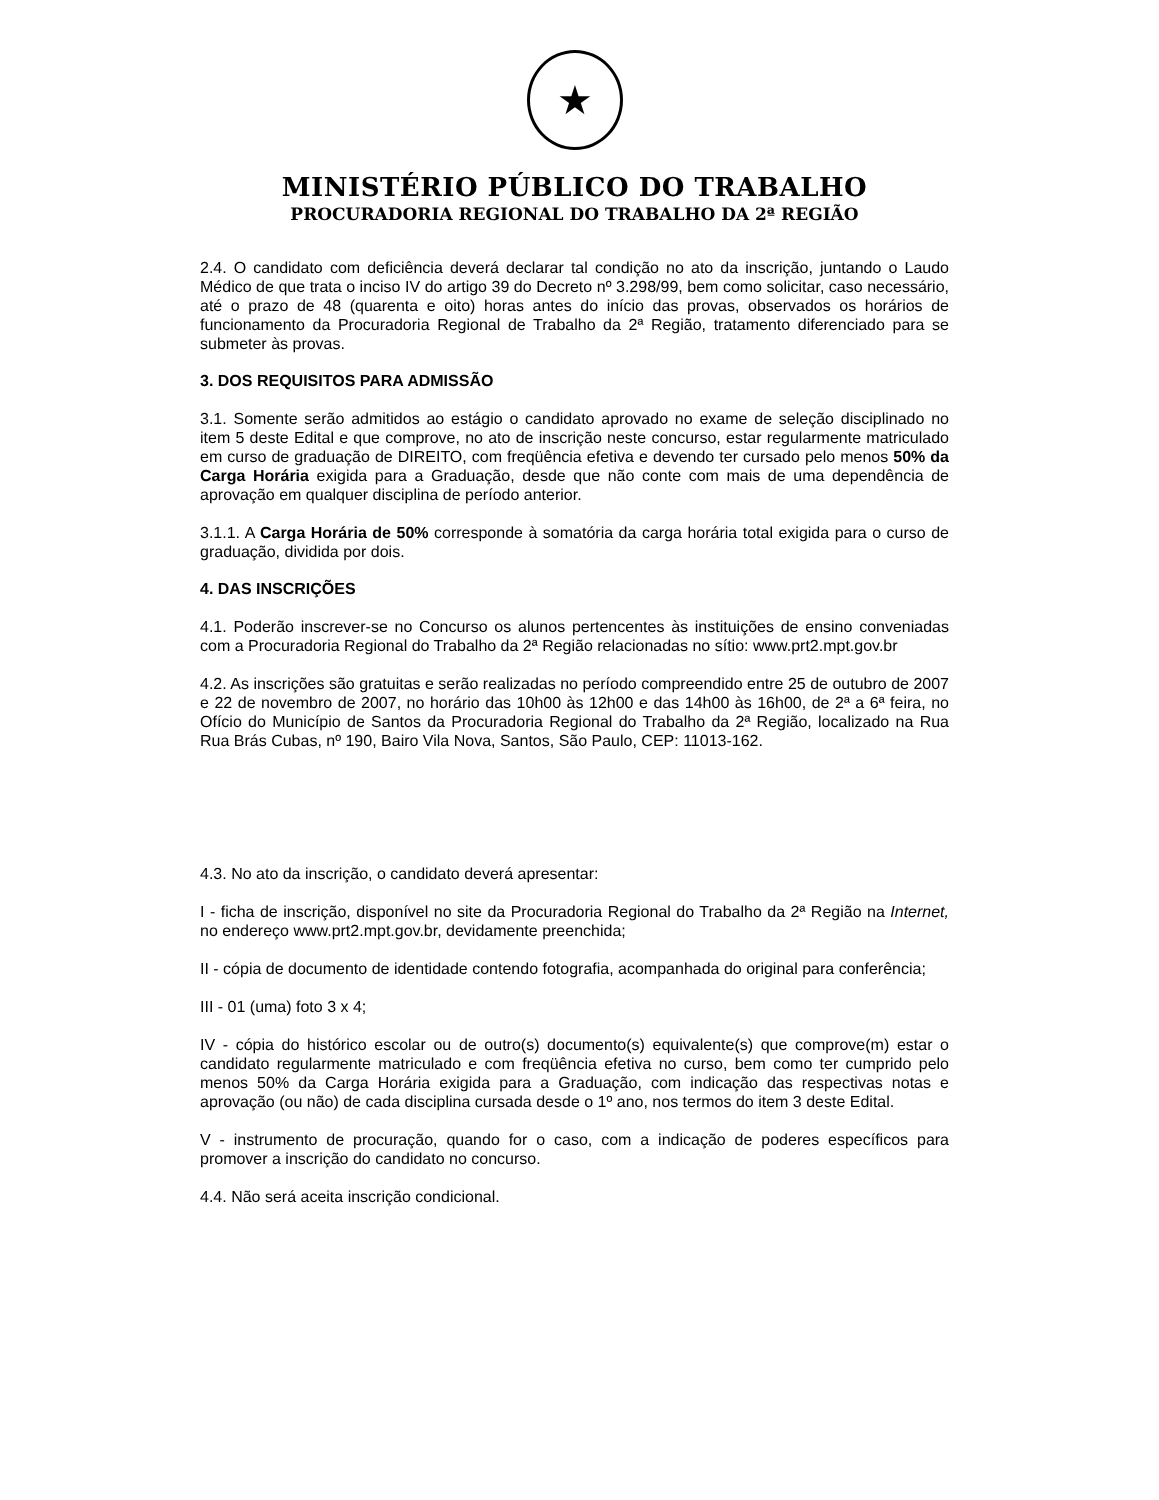★
MINISTÉRIO PÚBLICO DO TRABALHO
PROCURADORIA REGIONAL DO TRABALHO DA 2ª REGIÃO
2.4. O candidato com deficiência deverá declarar tal condição no ato da inscrição, juntando o Laudo Médico de que trata o inciso IV do artigo 39 do Decreto nº 3.298/99, bem como solicitar, caso necessário, até o prazo de 48 (quarenta e oito) horas antes do início das provas, observados os horários de funcionamento da Procuradoria Regional de Trabalho da 2ª Região, tratamento diferenciado para se submeter às provas.
3. DOS REQUISITOS PARA ADMISSÃO
3.1. Somente serão admitidos ao estágio o candidato aprovado no exame de seleção disciplinado no item 5 deste Edital e que comprove, no ato de inscrição neste concurso, estar regularmente matriculado em curso de graduação de DIREITO, com freqüência efetiva e devendo ter cursado pelo menos 50% da Carga Horária exigida para a Graduação, desde que não conte com mais de uma dependência de aprovação em qualquer disciplina de período anterior.
3.1.1. A Carga Horária de 50% corresponde à somatória da carga horária total exigida para o curso de graduação, dividida por dois.
4. DAS INSCRIÇÕES
4.1. Poderão inscrever-se no Concurso os alunos pertencentes às instituições de ensino conveniadas com a Procuradoria Regional do Trabalho da 2ª Região relacionadas no sítio: www.prt2.mpt.gov.br
4.2. As inscrições são gratuitas e serão realizadas no período compreendido entre 25 de outubro de 2007 e 22 de novembro de 2007, no horário das 10h00 às 12h00 e das 14h00 às 16h00, de 2ª a 6ª feira, no Ofício do Município de Santos da Procuradoria Regional do Trabalho da 2ª Região, localizado na Rua Rua Brás Cubas, nº 190, Bairo Vila Nova, Santos, São Paulo, CEP: 11013-162.
4.3. No ato da inscrição, o candidato deverá apresentar:
I - ficha de inscrição, disponível no site da Procuradoria Regional do Trabalho da 2ª Região na Internet, no endereço www.prt2.mpt.gov.br, devidamente preenchida;
II - cópia de documento de identidade contendo fotografia, acompanhada do original para conferência;
III - 01 (uma) foto 3 x 4;
IV - cópia do histórico escolar ou de outro(s) documento(s) equivalente(s) que comprove(m) estar o candidato regularmente matriculado e com freqüência efetiva no curso, bem como ter cumprido pelo menos 50% da Carga Horária exigida para a Graduação, com indicação das respectivas notas e aprovação (ou não) de cada disciplina cursada desde o 1º ano, nos termos do item 3 deste Edital.
V - instrumento de procuração, quando for o caso, com a indicação de poderes específicos para promover a inscrição do candidato no concurso.
4.4. Não será aceita inscrição condicional.